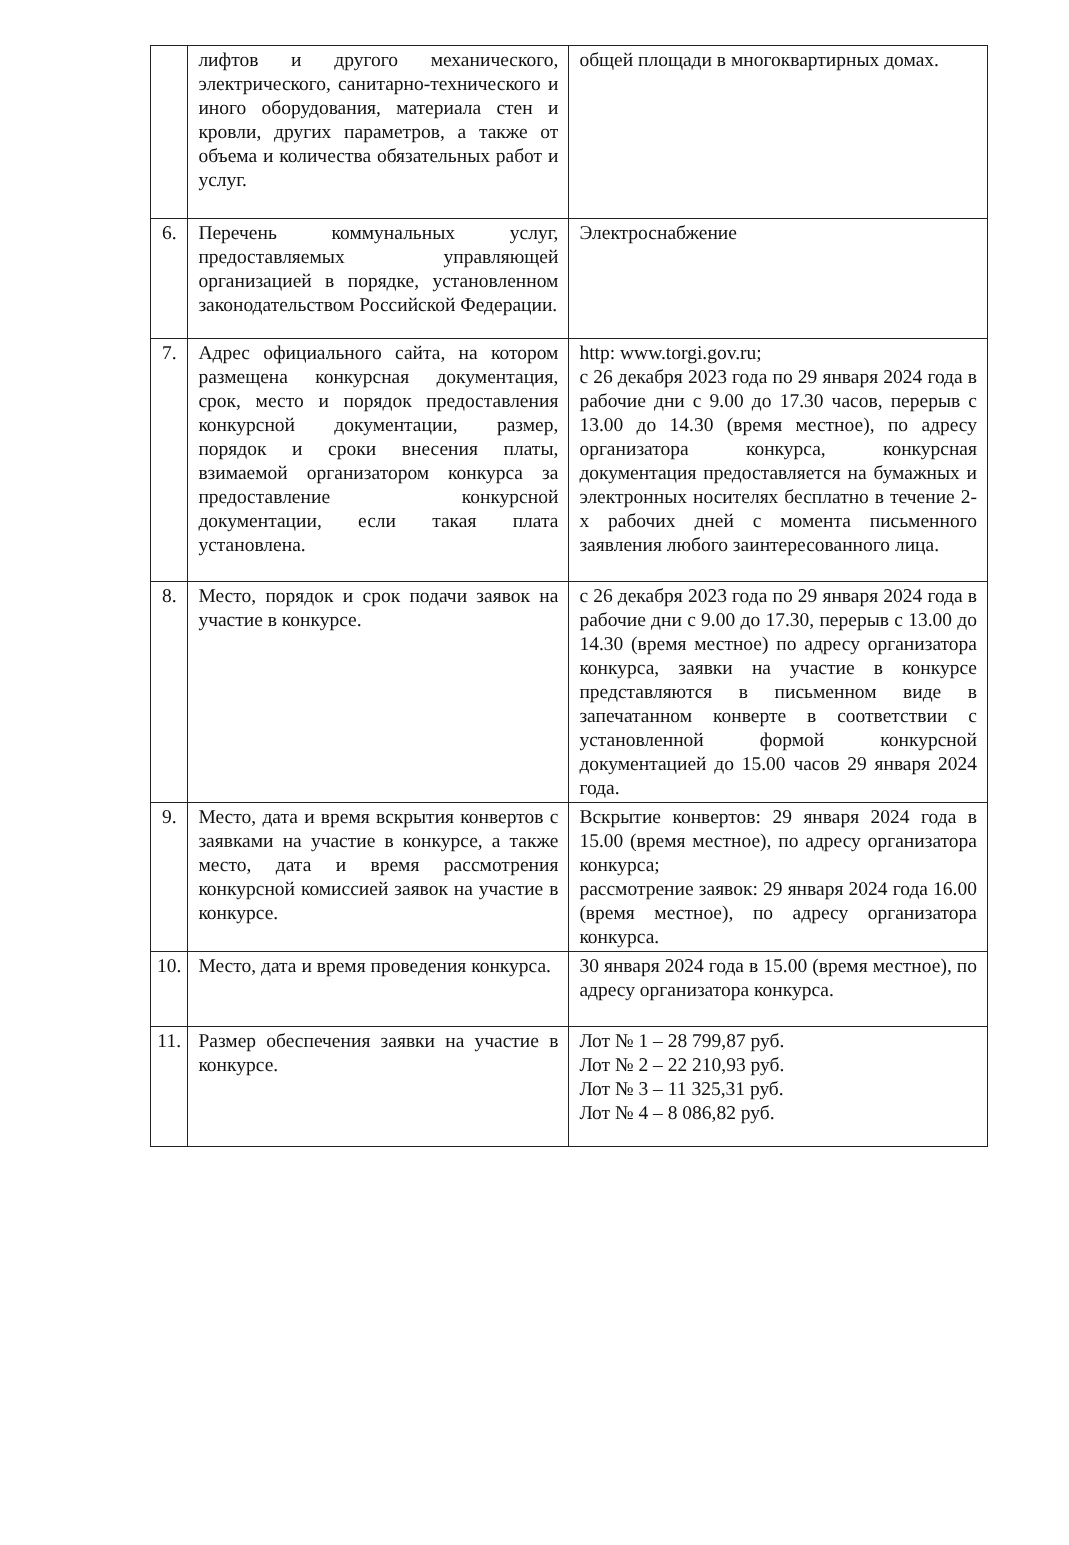| | лифтов и другого механического, электрического, санитарно-технического и иного оборудования, материала стен и кровли, других параметров, а также от объема и количества обязательных работ и услуг. | общей площади в многоквартирных домах. |
| 6. | Перечень коммунальных услуг, предоставляемых управляющей организацией в порядке, установленном законодательством Российской Федерации. | Электроснабжение |
| 7. | Адрес официального сайта, на котором размещена конкурсная документация, срок, место и порядок предоставления конкурсной документации, размер, порядок и сроки внесения платы, взимаемой организатором конкурса за предоставление конкурсной документации, если такая плата установлена. | http: www.torgi.gov.ru; с 26 декабря 2023 года по 29 января 2024 года в рабочие дни с 9.00 до 17.30 часов, перерыв с 13.00 до 14.30 (время местное), по адресу организатора конкурса, конкурсная документация предоставляется на бумажных и электронных носителях бесплатно в течение 2-х рабочих дней с момента письменного заявления любого заинтересованного лица. |
| 8. | Место, порядок и срок подачи заявок на участие в конкурсе. | с 26 декабря 2023 года по 29 января 2024 года в рабочие дни с 9.00 до 17.30, перерыв с 13.00 до 14.30 (время местное) по адресу организатора конкурса, заявки на участие в конкурсе представляются в письменном виде в запечатанном конверте в соответствии с установленной формой конкурсной документацией до 15.00 часов 29 января 2024 года. |
| 9. | Место, дата и время вскрытия конвертов с заявками на участие в конкурсе, а также место, дата и время рассмотрения конкурсной комиссией заявок на участие в конкурсе. | Вскрытие конвертов: 29 января 2024 года в 15.00 (время местное), по адресу организатора конкурса; рассмотрение заявок: 29 января 2024 года 16.00 (время местное), по адресу организатора конкурса. |
| 10. | Место, дата и время проведения конкурса. | 30 января 2024 года в 15.00 (время местное), по адресу организатора конкурса. |
| 11. | Размер обеспечения заявки на участие в конкурсе. | Лот № 1 – 28 799,87 руб. Лот № 2 – 22 210,93 руб. Лот № 3 – 11 325,31 руб. Лот № 4 – 8 086,82 руб. |